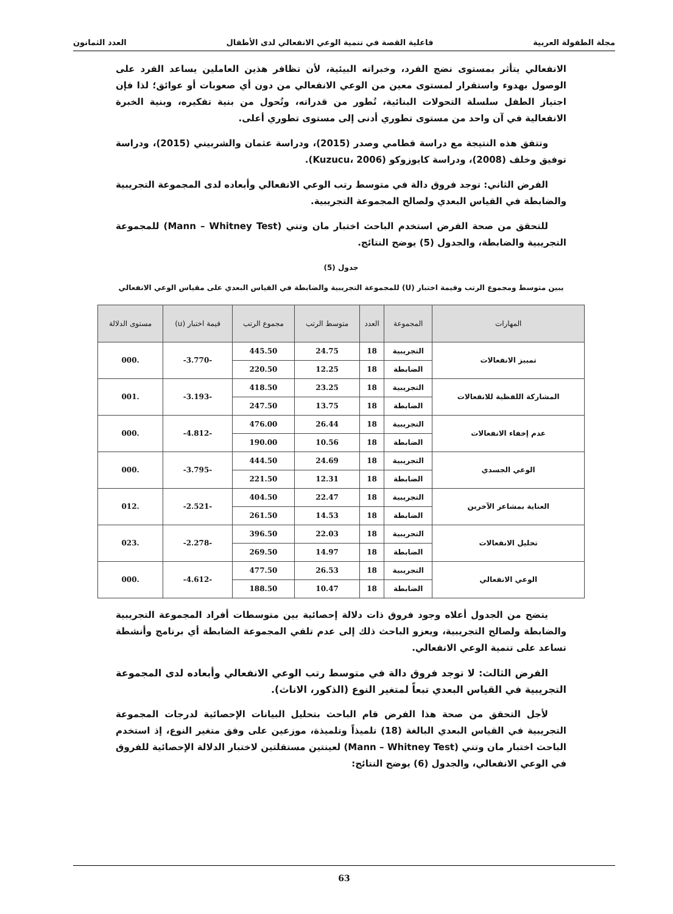مجلة الطفولة العربية فاعلية القصة في تنمية الوعي الانفعالي لدى الأطفال العدد الثمانون
الانفعالي يتأثر بمستوى نضج الفرد، وخبراته البيئية، لأن تظافر هذين العاملين يساعد الفرد على الوصول بهدوء واستقرار لمستوى معين من الوعي الانفعالي من دون أي صعوبات أو عوائق؛ لذا فإن اجتياز الطفل سلسلة التحولات البنائية، تُطور من قدراته، وتُحول من بنية تفكيره، وبنية الخبرة الانفعالية في آن واحد من مستوى تطوري أدنى إلى مستوى تطوري أعلى.
وتتفق هذه النتيجة مع دراسة قطامي وصدر (2015)، ودراسة عثمان والشربيني (2015)، ودراسة توفيق وخلف (2008)، ودراسة كايوزوكو (Kuzucu، 2006).
الفرض الثاني: توجد فروق دالة في متوسط رتب الوعي الانفعالي وأبعاده لدى المجموعة التجريبية والضابطة في القياس البعدي ولصالح المجموعة التجريبية.
للتحقق من صحة الفرض استخدم الباحث اختبار مان وتني (Mann – Whitney Test) للمجموعة التجريبية والضابطة، والجدول (5) يوضح النتائج.
جدول (5)
يبين متوسط ومجموع الرتب وقيمة اختبار (U) للمجموعة التجريبية والضابطة في القياس البعدي على مقياس الوعي الانفعالي
| المهارات | المجموعة | العدد | متوسط الرتب | مجموع الرتب | قيمة اختبار (u) | مستوى الدلالة |
| --- | --- | --- | --- | --- | --- | --- |
| تمييز الانفعالات | التجريبية | 18 | 24.75 | 445.50 | -3.770- | .000 |
| | الضابطة | 18 | 12.25 | 220.50 | | |
| المشاركة اللفظية للانفعالات | التجريبية | 18 | 23.25 | 418.50 | -3.193- | .001 |
| | الضابطة | 18 | 13.75 | 247.50 | | |
| عدم إخفاء الانفعالات | التجريبية | 18 | 26.44 | 476.00 | -4.812- | .000 |
| | الضابطة | 18 | 10.56 | 190.00 | | |
| الوعي الجسدي | التجريبية | 18 | 24.69 | 444.50 | -3.795- | .000 |
| | الضابطة | 18 | 12.31 | 221.50 | | |
| العناية بمشاعر الآخرين | التجريبية | 18 | 22.47 | 404.50 | -2.521- | .012 |
| | الضابطة | 18 | 14.53 | 261.50 | | |
| تحليل الانفعالات | التجريبية | 18 | 22.03 | 396.50 | -2.278- | .023 |
| | الضابطة | 18 | 14.97 | 269.50 | | |
| الوعي الانفعالي | التجريبية | 18 | 26.53 | 477.50 | -4.612- | .000 |
| | الضابطة | 18 | 10.47 | 188.50 | | |
يتضح من الجدول أعلاه وجود فروق ذات دلالة إحصائية بين متوسطات أفراد المجموعة التجريبية والضابطة ولصالح التجريبية، ويعزو الباحث ذلك إلى عدم تلقي المجموعة الضابطة أي برنامج وأنشطة تساعد على تنمية الوعي الانفعالي.
الفرض الثالث: لا توجد فروق دالة في متوسط رتب الوعي الانفعالي وأبعاده لدى المجموعة التجريبية في القياس البعدي تبعاً لمتغير النوع (الذكور، الاناث).
لأجل التحقق من صحة هذا الفرض قام الباحث بتحليل البيانات الإحصائية لدرجات المجموعة التجريبية في القياس البعدي البالغة (18) تلميذاً وتلميذة، موزعين على وفق متغير النوع، إذ استخدم الباحث اختبار مان وتني (Mann – Whitney Test) لعينتين مستقلتين لاختبار الدلالة الإحصائية للفروق في الوعي الانفعالي، والجدول (6) يوضح النتائج:
63